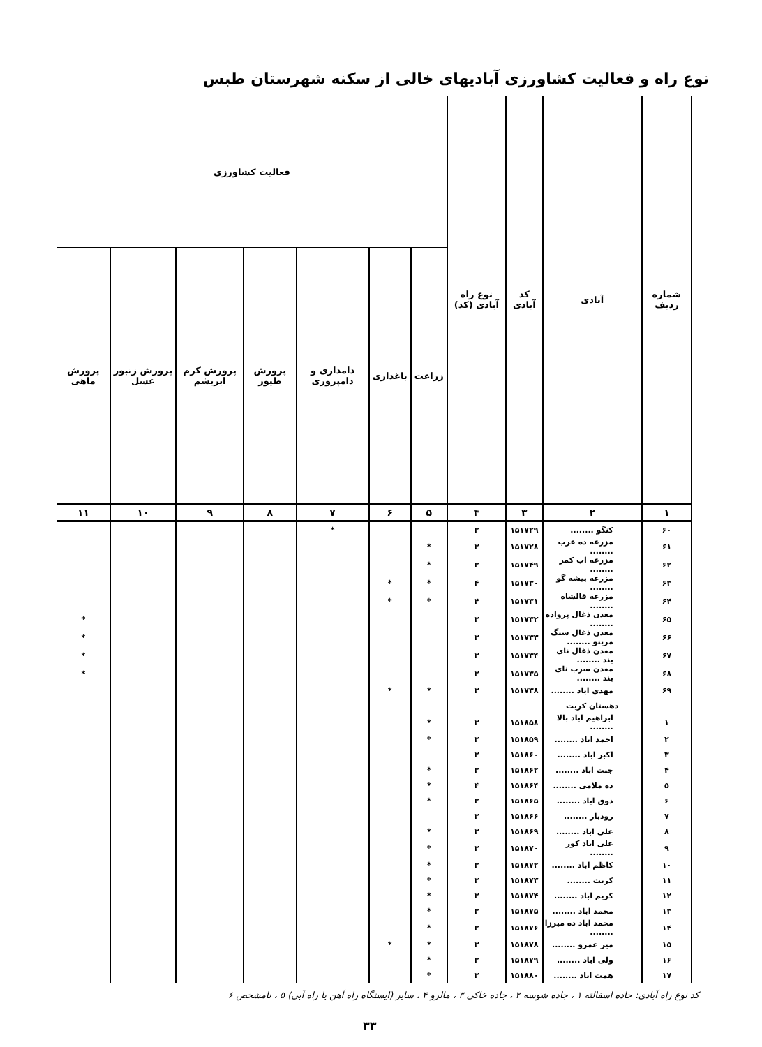نوع راه و فعالیت کشاورزی آبادیهای خالی از سکنه شهرستان طبس
| شماره ردیف | آبادی | کد آبادی | نوع راه آبادی (کد) | فعالیت کشاورزی | | | | | | |
| --- | --- | --- | --- | --- | --- | --- | --- | --- | --- | --- |
| | | | | زراعت | باغداری | دامداری و دامپروری | پرورش طیور | پرورش کرم ابریشم | پرورش زنبور عسل | پرورش ماهی |
| ۱ | ۲ | ۳ | ۴ | ۵ | ۶ | ۷ | ۸ | ۹ | ۱۰ | ۱۱ |
| ۶۰ | کنگو ........ | ۱۵۱۷۲۹ | ۳ | | | * | | | | |
| ۶۱ | مزرعه ده عرب ........ | ۱۵۱۷۲۸ | ۳ | * | | | | | | |
| ۶۲ | مزرعه اب کمر ........ | ۱۵۱۷۴۹ | ۳ | * | | | | | | |
| ۶۳ | مزرعه بیشه گو ........ | ۱۵۱۷۳۰ | ۴ | * | * | | | | | |
| ۶۴ | مزرعه قالشاه ........ | ۱۵۱۷۳۱ | ۴ | * | * | | | | | |
| ۶۵ | معدن ذغال پرواده ........ | ۱۵۱۷۳۲ | ۳ | | | | | | | * |
| ۶۶ | معدن ذغال سنگ مزینو ........ | ۱۵۱۷۳۳ | ۳ | | | | | | | * |
| ۶۷ | معدن ذغال نای بند ........ | ۱۵۱۷۳۴ | ۳ | | | | | | | * |
| ۶۸ | معدن سرب نای بند ........ | ۱۵۱۷۳۵ | ۳ | | | | | | | * |
| ۶۹ | مهدی اباد ........ | ۱۵۱۷۳۸ | ۳ | * | * | | | | | |
| | دهستان کریت | | | | | | | | | |
| ۱ | ابراهیم اباد بالا ........ | ۱۵۱۸۵۸ | ۳ | * | | | | | | |
| ۲ | احمد اباد ........ | ۱۵۱۸۵۹ | ۳ | * | | | | | | |
| ۳ | اکبر اباد ........ | ۱۵۱۸۶۰ | ۳ | | | | | | | |
| ۴ | جنت اباد ........ | ۱۵۱۸۶۲ | ۳ | * | | | | | | |
| ۵ | ده ملامی ........ | ۱۵۱۸۶۴ | ۴ | * | | | | | | |
| ۶ | ذوق اباد ........ | ۱۵۱۸۶۵ | ۳ | * | | | | | | |
| ۷ | رودبار ........ | ۱۵۱۸۶۶ | ۳ | | | | | | | |
| ۸ | علی اباد ........ | ۱۵۱۸۶۹ | ۳ | * | | | | | | |
| ۹ | علی اباد کور ........ | ۱۵۱۸۷۰ | ۳ | * | | | | | | |
| ۱۰ | کاظم اباد ........ | ۱۵۱۸۷۲ | ۳ | * | | | | | | |
| ۱۱ | کریت ........ | ۱۵۱۸۷۳ | ۳ | * | | | | | | |
| ۱۲ | کریم اباد ........ | ۱۵۱۸۷۴ | ۳ | * | | | | | | |
| ۱۳ | محمد اباد ........ | ۱۵۱۸۷۵ | ۳ | * | | | | | | |
| ۱۴ | محمد اباد ده میرزا ........ | ۱۵۱۸۷۶ | ۳ | * | | | | | | |
| ۱۵ | میر عمرو ........ | ۱۵۱۸۷۸ | ۳ | * | * | | | | | |
| ۱۶ | ولی اباد ........ | ۱۵۱۸۷۹ | ۳ | * | | | | | | |
| ۱۷ | همت اباد ........ | ۱۵۱۸۸۰ | ۳ | * | | | | | | |
کد نوع راه آبادی: جاده اسفالته ۱ ، جاده شوسه ۲ ، جاده خاکی ۳ ، مالرو ۴ ، سایر (ایستگاه راه آهن یا راه آبی) ۵ ، نامشخص ۶
۳۳